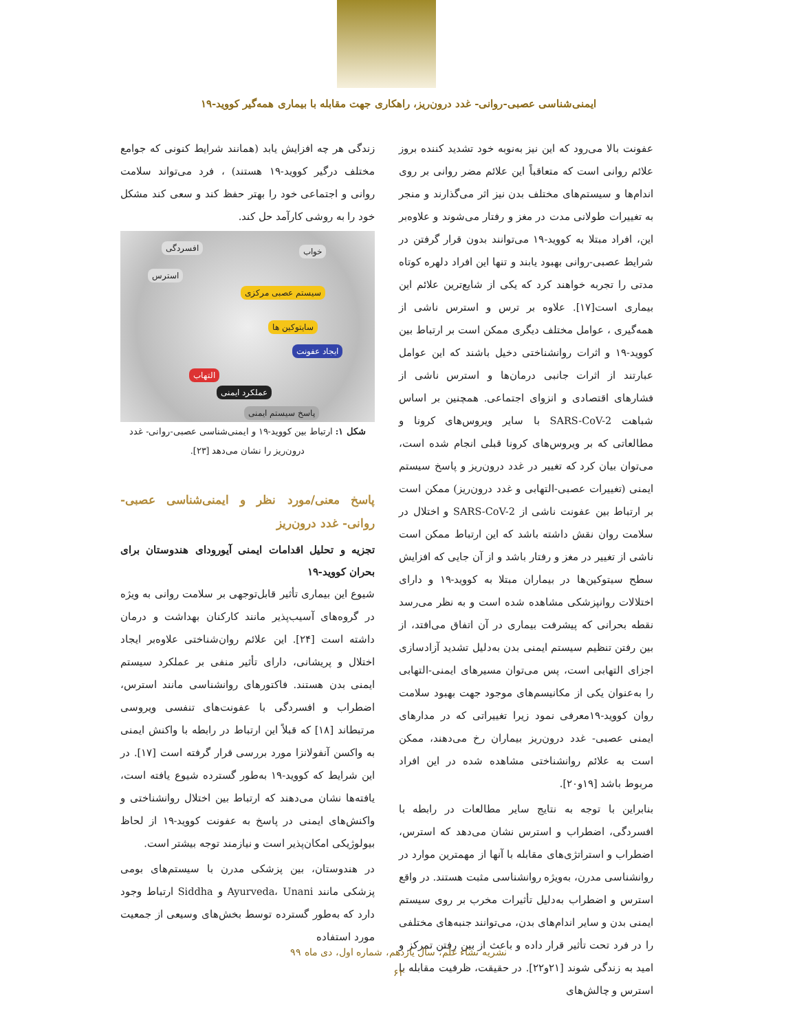ایمنی‌شناسی عصبی-روانی- غدد درون‌ریز، راهکاری جهت مقابله با بیماری همه‌گیر کووید-۱۹
عفونت بالا می‌رود که این نیز به‌نوبه خود تشدید کننده بروز علائم روانی است که متعاقباً این علائم مضر روانی بر روی اندام‌ها و سیستم‌های مختلف بدن نیز اثر می‌گذارند و منجر به تغییرات طولانی مدت در مغز و رفتار می‌شوند و علاوه‌بر این، افراد مبتلا به کووید-۱۹ می‌توانند بدون قرار گرفتن در شرایط عصبی-روانی بهبود یابند و تنها این افراد دلهره کوتاه مدتی را تجربه خواهند کرد که یکی از شایع‌ترین علائم این بیماری است[۱۷]. علاوه بر ترس و استرس ناشی از همه‌گیری ، عوامل مختلف دیگری ممکن است بر ارتباط بین کووید-۱۹ و اثرات روانشناختی دخیل باشند که این عوامل عبارتند از اثرات جانبی درمان‌ها و استرس ناشی از فشارهای اقتصادی و انزوای اجتماعی. همچنین بر اساس شباهت SARS-CoV-2 با سایر ویروس‌های کرونا و مطالعاتی که بر ویروس‌های کرونا قبلی انجام شده است، می‌توان بیان کرد که تغییر در غدد درون‌ریز و پاسخ سیستم ایمنی (تغییرات عصبی-التهابی و غدد درون‌ریز) ممکن است بر ارتباط بین عفونت ناشی از SARS-CoV-2 و اختلال در سلامت روان نقش داشته باشد که این ارتباط ممکن است ناشی از تغییر در مغز و رفتار باشد و از آن جایی که افزایش سطح سیتوکین‌ها در بیماران مبتلا به کووید-۱۹ و دارای اختلالات روانپزشکی مشاهده شده است و به نظر می‌رسد نقطه بحرانی که پیشرفت بیماری در آن اتفاق می‌افتد، از بین رفتن تنظیم سیستم ایمنی بدن به‌دلیل تشدید آزادسازی اجزای التهابی است، پس می‌توان مسیرهای ایمنی-التهابی را به‌عنوان یکی از مکانیسم‌های موجود جهت بهبود سلامت روان کووید-۱۹معرفی نمود زیرا تغییراتی که در مدارهای ایمنی عصبی- غدد درون‌ریز بیماران رخ می‌دهند، ممکن است به علائم روانشناختی مشاهده شده در این افراد مربوط باشد [۱۹و۲۰].
بنابراین با توجه به نتایج سایر مطالعات در رابطه با افسردگی، اضطراب و استرس نشان می‌دهد که استرس، اضطراب و استراتژی‌های مقابله با آنها از مهمترین موارد در روانشناسی مدرن، به‌ویژه روانشناسی مثبت هستند. در واقع استرس و اضطراب به‌دلیل تأثیرات مخرب بر روی سیستم ایمنی بدن و سایر اندام‌های بدن، می‌توانند جنبه‌های مختلفی را در فرد تحت تأثیر قرار داده و باعث از بین رفتن تمرکز و امید به زندگی شوند [۲۱و۲۲]. در حقیقت، ظرفیت مقابله با استرس و چالش‌های
زندگی هر چه افزایش یابد (همانند شرایط کنونی که جوامع مختلف درگیر کووید-۱۹ هستند) ، فرد می‌تواند سلامت روانی و اجتماعی خود را بهتر حفظ کند و سعی کند مشکل خود را به روشی کارآمد حل کند.
خواب افسردگی
استرس
سیستم عصبی مرکزی
سایتوکین ها
ایجاد عفونت
التهاب
عملکرد ایمنی
پاسخ سیستم ایمنی
شکل ۱: ارتباط بین کووید-۱۹ و ایمنی‌شناسی عصبی-روانی- غدد درون‌ریز را نشان می‌دهد [۲۳].
پاسخ معنی/مورد نظر و ایمنی‌شناسی عصبی- روانی- غدد درون‌ریز
تجزیه و تحلیل اقدامات ایمنی آیورودای هندوستان برای بحران کووید-۱۹
شیوع این بیماری تأثیر قابل‌توجهی بر سلامت روانی به ویژه در گروه‌های آسیب‌پذیر مانند کارکنان بهداشت و درمان داشته است [۲۴]. این علائم روان‌شناختی علاوه‌بر ایجاد اختلال و پریشانی، دارای تأثیر منفی بر عملکرد سیستم ایمنی بدن هستند. فاکتورهای روانشناسی مانند استرس، اضطراب و افسردگی با عفونت‌های تنفسی ویروسی مرتبطاند [۱۸] که قبلاً این ارتباط در رابطه با واکنش ایمنی به واکسن آنفولانزا مورد بررسی قرار گرفته است [۱۷]. در این شرایط که کووید-۱۹ به‌طور گسترده شیوع یافته است، یافته‌ها نشان می‌دهند که ارتباط بین اختلال روانشناختی و واکنش‌های ایمنی در پاسخ به عفونت کووید-۱۹ از لحاظ بیولوژیکی امکان‌پذیر است و نیازمند توجه بیشتر است.
در هندوستان، بین پزشکی مدرن با سیستم‌های بومی پزشکی مانند Ayurveda، Unani و Siddha ارتباط وجود دارد که به‌طور گسترده توسط بخش‌های وسیعی از جمعیت مورد استفاده
نشریه نشاء علم، سال یازدهم، شماره اول، دی ماه ۹۹
۶۲